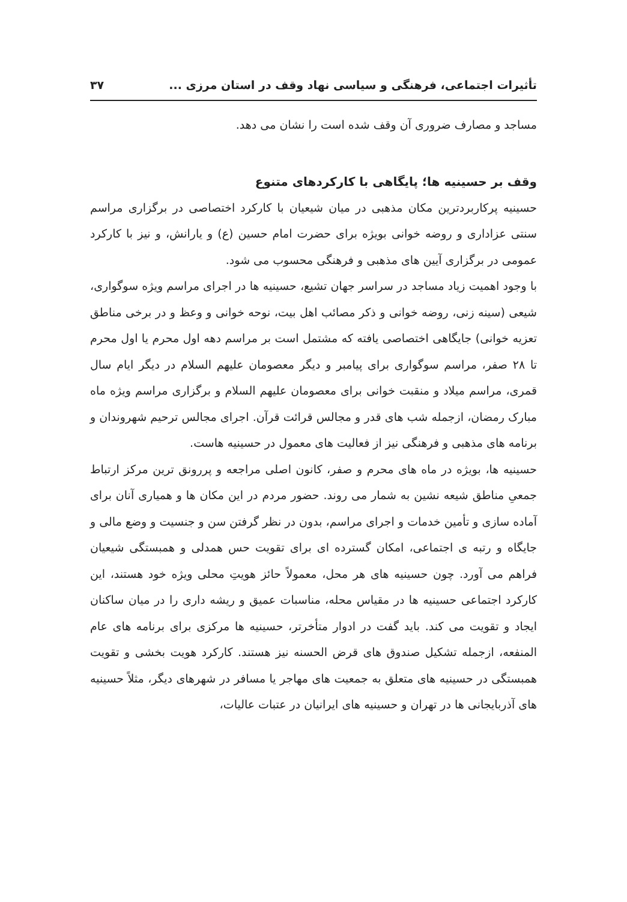تأثیرات اجتماعی، فرهنگی و سیاسی نهاد وقف در استان مرزی ... ۳۷
مساجد و مصارف ضروری آن وقف شده است را نشان می دهد.
وقف بر حسینیه ها؛ پایگاهی با کارکردهای متنوع
حسینیه پرکاربردترین مکان مذهبی در میان شیعیان با کارکرد اختصاصی در برگزاری مراسم سنتی عزاداری و روضه خوانی بویژه برای حضرت امام حسین (ع) و یارانش، و نیز با کارکرد عمومی در برگزاری آیین های مذهبی و فرهنگی محسوب می شود.
با وجود اهمیت زیاد مساجد در سراسر جهان تشیع، حسینیه ها در اجرای مراسم ویژه سوگواری، شیعی (سینه زنی، روضه خوانی و ذکر مصائب اهل بیت، نوحه خوانی و وعظ و در برخی مناطق تعزیه خوانی) جایگاهی اختصاصی یافته که مشتمل است بر مراسم دهه اول محرم یا اول محرم تا ۲۸ صفر، مراسم سوگواری برای پیامبر و دیگر معصومان علیهم السلام در دیگر ایام سال قمری، مراسم میلاد و منقبت خوانی برای معصومان علیهم السلام و برگزاری مراسم ویژه ماه مبارک رمضان، ازجمله شب های قدر و مجالس قرائت قرآن. اجرای مجالس ترحیم شهروندان و برنامه های مذهبی و فرهنگی نیز از فعالیت های معمول در حسینیه هاست.
حسینیه ها، بویژه در ماه های محرم و صفر، کانون اصلی مراجعه و پررونق ترین مرکز ارتباط جمعیِ مناطق شیعه نشین به شمار می روند. حضور مردم در این مکان ها و همیاری آنان برای آماده سازی و تأمین خدمات و اجرای مراسم، بدون در نظر گرفتن سن و جنسیت و وضع مالی و جایگاه و رتبه ی اجتماعی، امکان گسترده ای برای تقویت حس همدلی و همبستگی شیعیان فراهم می آورد. چون حسینیه های هر محل، معمولاً حائز هویتِ محلی ویژه خود هستند، این کارکرد اجتماعی حسینیه ها در مقیاس محله، مناسبات عمیق و ریشه داری را در میان ساکنان ایجاد و تقویت می کند. باید گفت در ادوار متأخرتر، حسینیه ها مرکزی برای برنامه های عام المنفعه، ازجمله تشکیل صندوق های قرض الحسنه نیز هستند. کارکرد هویت بخشی و تقویت همبستگی در حسینیه های متعلق به جمعیت های مهاجر یا مسافر در شهرهای دیگر، مثلاً حسینیه های آذربایجانی ها در تهران و حسینیه های ایرانیان در عتبات عالیات،